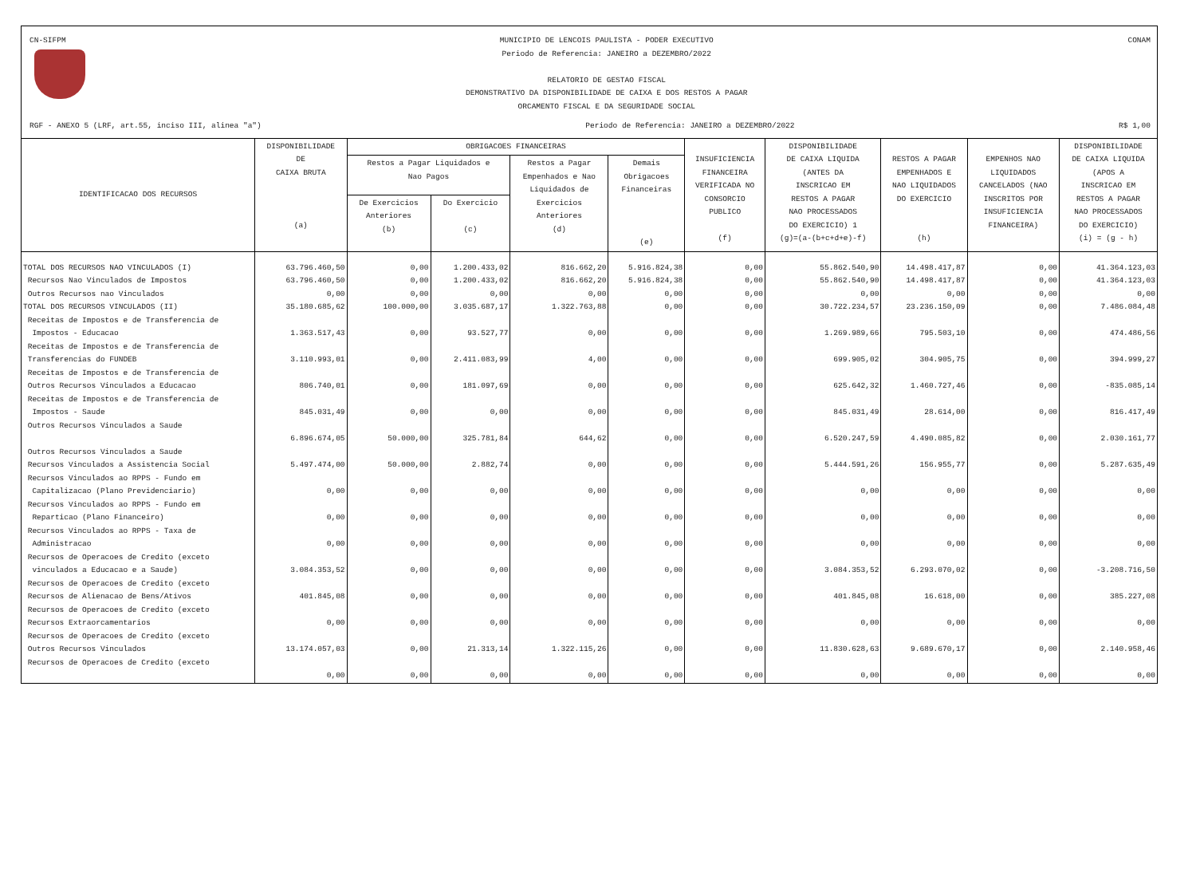CN-SIFPM MUNICIPIO DE LENCOIS PAULISTA - PODER EXECUTIVO
Periodo de Referencia: JANEIRO a DEZEMBRO/2022
RELATORIO DE GESTAO FISCAL
DEMONSTRATIVO DA DISPONIBILIDADE DE CAIXA E DOS RESTOS A PAGAR
ORCAMENTO FISCAL E DA SEGURIDADE SOCIAL
CONAM
RGF - ANEXO 5 (LRF, art.55, inciso III, alinea "a")
Periodo de Referencia: JANEIRO a DEZEMBRO/2022
R$ 1,00
| IDENTIFICACAO DOS RECURSOS | DISPONIBILIDADE DE CAIXA BRUTA (a) | OBRIGACOES FINANCEIRAS | | | | INSUFICIENCIA FINANCEIRA VERIFICADA NO CONSORCIO PUBLICO (f) | DISPONIBILIDADE DE CAIXA LIQUIDA (ANTES DA INSCRICAO EM RESTOS A PAGAR NAO PROCESSADOS DO EXERCICIO) 1 (g)=(a-(b+c+d+e)-f) | RESTOS A PAGAR EMPENHADOS E NAO LIQUIDADOS DO EXERCICIO (h) | EMPENHOS NAO LIQUIDADOS CANCELADOS (NAO INSCRITOS POR INSUFICIENCIA FINANCEIRA) | DISPONIBILIDADE DE CAIXA LIQUIDA (APOS A INSCRICAO EM RESTOS A PAGAR NAO PROCESSADOS DO EXERCICIO) (i) = (g - h) |
| --- | --- | --- | --- | --- | --- | --- | --- | --- | --- | --- |
| | | Restos a Pagar Liquidados e Nao Pagos | | Restos a Pagar Empenhados e Nao Liquidados de Exercicios Anteriores (d) | Demais Obrigacoes Financeiras (e) | | | | | |
| | | De Exercicios Anteriores (b) | Do Exercicio (c) | | | | | | | |
| TOTAL DOS RECURSOS NAO VINCULADOS (I) | 63.796.460,50 | 0,00 | 1.200.433,02 | 816.662,20 | 5.916.824,38 | 0,00 | 55.862.540,90 | 14.498.417,87 | 0,00 | 41.364.123,03 |
| Recursos Nao Vinculados de Impostos | 63.796.460,50 | 0,00 | 1.200.433,02 | 816.662,20 | 5.916.824,38 | 0,00 | 55.862.540,90 | 14.498.417,87 | 0,00 | 41.364.123,03 |
| Outros Recursos nao Vinculados | 0,00 | 0,00 | 0,00 | 0,00 | 0,00 | 0,00 | 0,00 | 0,00 | 0,00 | 0,00 |
| TOTAL DOS RECURSOS VINCULADOS (II) | 35.180.685,62 | 100.000,00 | 3.035.687,17 | 1.322.763,88 | 0,00 | 0,00 | 30.722.234,57 | 23.236.150,09 | 0,00 | 7.486.084,48 |
| Receitas de Impostos e de Transferencia de Impostos - Educacao | 1.363.517,43 | 0,00 | 93.527,77 | 0,00 | 0,00 | 0,00 | 1.269.989,66 | 795.503,10 | 0,00 | 474.486,56 |
| Receitas de Impostos e de Transferencia de Transferencias do FUNDEB | 3.110.993,01 | 0,00 | 2.411.083,99 | 4,00 | 0,00 | 0,00 | 699.905,02 | 304.905,75 | 0,00 | 394.999,27 |
| Receitas de Impostos e de Transferencia de Outros Recursos Vinculados a Educacao | 806.740,01 | 0,00 | 181.097,69 | 0,00 | 0,00 | 0,00 | 625.642,32 | 1.460.727,46 | 0,00 | -835.085,14 |
| Receitas de Impostos e de Transferencia de Impostos - Saude | 845.031,49 | 0,00 | 0,00 | 0,00 | 0,00 | 0,00 | 845.031,49 | 28.614,00 | 0,00 | 816.417,49 |
| Outros Recursos Vinculados a Saude | 6.896.674,05 | 50.000,00 | 325.781,84 | 644,62 | 0,00 | 0,00 | 6.520.247,59 | 4.490.085,82 | 0,00 | 2.030.161,77 |
| Outros Recursos Vinculados a Saude Recursos Vinculados a Assistencia Social | 5.497.474,00 | 50.000,00 | 2.882,74 | 0,00 | 0,00 | 0,00 | 5.444.591,26 | 156.955,77 | 0,00 | 5.287.635,49 |
| Recursos Vinculados ao RPPS - Fundo em Capitalizacao (Plano Previdenciario) | 0,00 | 0,00 | 0,00 | 0,00 | 0,00 | 0,00 | 0,00 | 0,00 | 0,00 | 0,00 |
| Recursos Vinculados ao RPPS - Fundo em Reparticao (Plano Financeiro) | 0,00 | 0,00 | 0,00 | 0,00 | 0,00 | 0,00 | 0,00 | 0,00 | 0,00 | 0,00 |
| Recursos Vinculados ao RPPS - Taxa de Administracao | 0,00 | 0,00 | 0,00 | 0,00 | 0,00 | 0,00 | 0,00 | 0,00 | 0,00 | 0,00 |
| Recursos de Operacoes de Credito (exceto vinculados a Educacao e a Saude) | 3.084.353,52 | 0,00 | 0,00 | 0,00 | 0,00 | 0,00 | 3.084.353,52 | 6.293.070,02 | 0,00 | -3.208.716,50 |
| Recursos de Operacoes de Credito (exceto Recursos de Alienacao de Bens/Ativos | 401.845,08 | 0,00 | 0,00 | 0,00 | 0,00 | 0,00 | 401.845,08 | 16.618,00 | 0,00 | 385.227,08 |
| Recursos de Operacoes de Credito (exceto Recursos Extraorcamentarios | 0,00 | 0,00 | 0,00 | 0,00 | 0,00 | 0,00 | 0,00 | 0,00 | 0,00 | 0,00 |
| Recursos de Operacoes de Credito (exceto Outros Recursos Vinculados | 13.174.057,03 | 0,00 | 21.313,14 | 1.322.115,26 | 0,00 | 0,00 | 11.830.628,63 | 9.689.670,17 | 0,00 | 2.140.958,46 |
| Recursos de Operacoes de Credito (exceto | 0,00 | 0,00 | 0,00 | 0,00 | 0,00 | 0,00 | 0,00 | 0,00 | 0,00 | 0,00 |